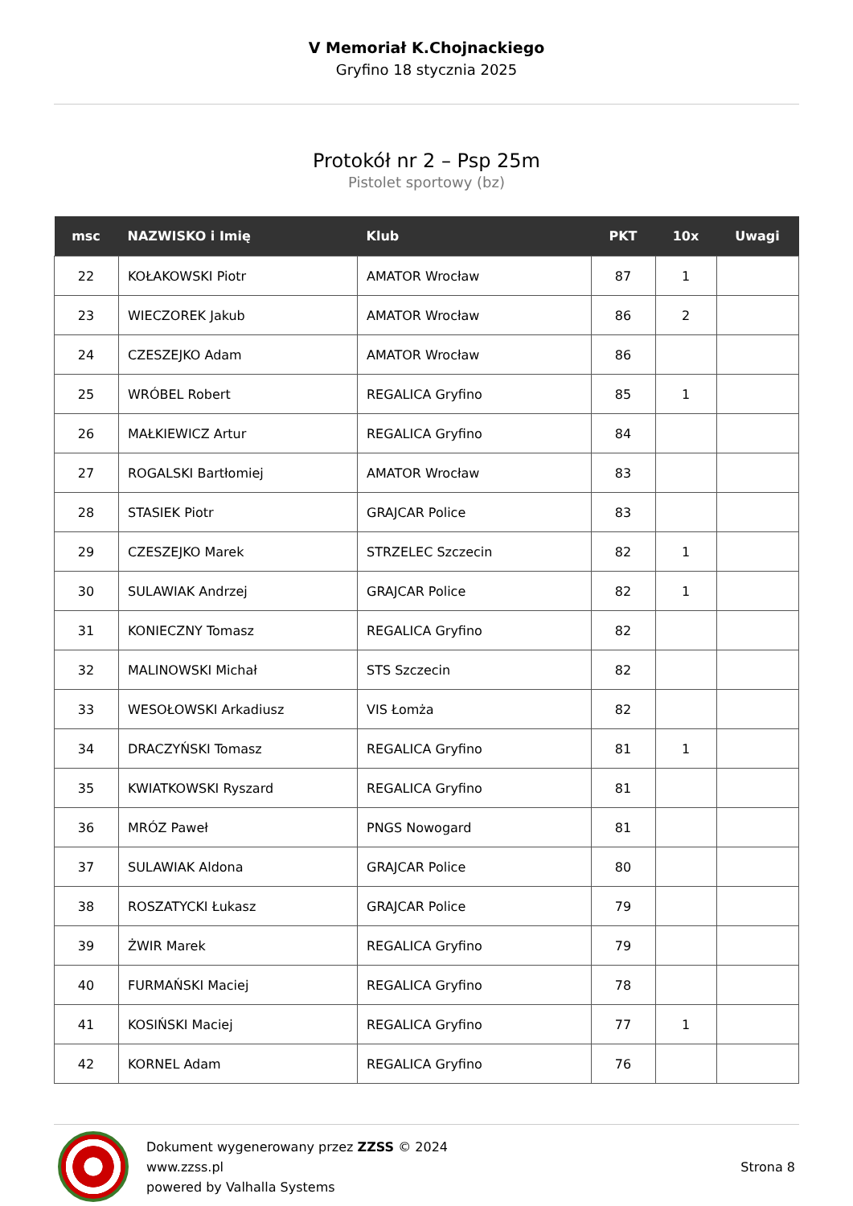V Memoriał K.Chojnackiego
Gryfino 18 stycznia 2025
Protokół nr 2 – Psp 25m
Pistolet sportowy (bz)
| msc | NAZWISKO i Imię | Klub | PKT | 10x | Uwagi |
| --- | --- | --- | --- | --- | --- |
| 22 | KOŁAKOWSKI Piotr | AMATOR Wrocław | 87 | 1 | |
| 23 | WIECZOREK Jakub | AMATOR Wrocław | 86 | 2 | |
| 24 | CZESZEJKO Adam | AMATOR Wrocław | 86 | | |
| 25 | WRÓBEL Robert | REGALICA Gryfino | 85 | 1 | |
| 26 | MAŁKIEWICZ Artur | REGALICA Gryfino | 84 | | |
| 27 | ROGALSKI Bartłomiej | AMATOR Wrocław | 83 | | |
| 28 | STASIEK Piotr | GRAJCAR Police | 83 | | |
| 29 | CZESZEJKO Marek | STRZELEC Szczecin | 82 | 1 | |
| 30 | SULAWIAK Andrzej | GRAJCAR Police | 82 | 1 | |
| 31 | KONIECZNY Tomasz | REGALICA Gryfino | 82 | | |
| 32 | MALINOWSKI Michał | STS Szczecin | 82 | | |
| 33 | WESOŁOWSKI Arkadiusz | VIS Łomża | 82 | | |
| 34 | DRACZYŃSKI Tomasz | REGALICA Gryfino | 81 | 1 | |
| 35 | KWIATKOWSKI Ryszard | REGALICA Gryfino | 81 | | |
| 36 | MRÓZ Paweł | PNGS Nowogard | 81 | | |
| 37 | SULAWIAK Aldona | GRAJCAR Police | 80 | | |
| 38 | ROSZATYCKI Łukasz | GRAJCAR Police | 79 | | |
| 39 | ŻWIR Marek | REGALICA Gryfino | 79 | | |
| 40 | FURMAŃSKI Maciej | REGALICA Gryfino | 78 | | |
| 41 | KOSIŃSKI Maciej | REGALICA Gryfino | 77 | 1 | |
| 42 | KORNEL Adam | REGALICA Gryfino | 76 | | |
Dokument wygenerowany przez ZZSS © 2024
www.zzss.pl
powered by Valhalla Systems
Strona 8